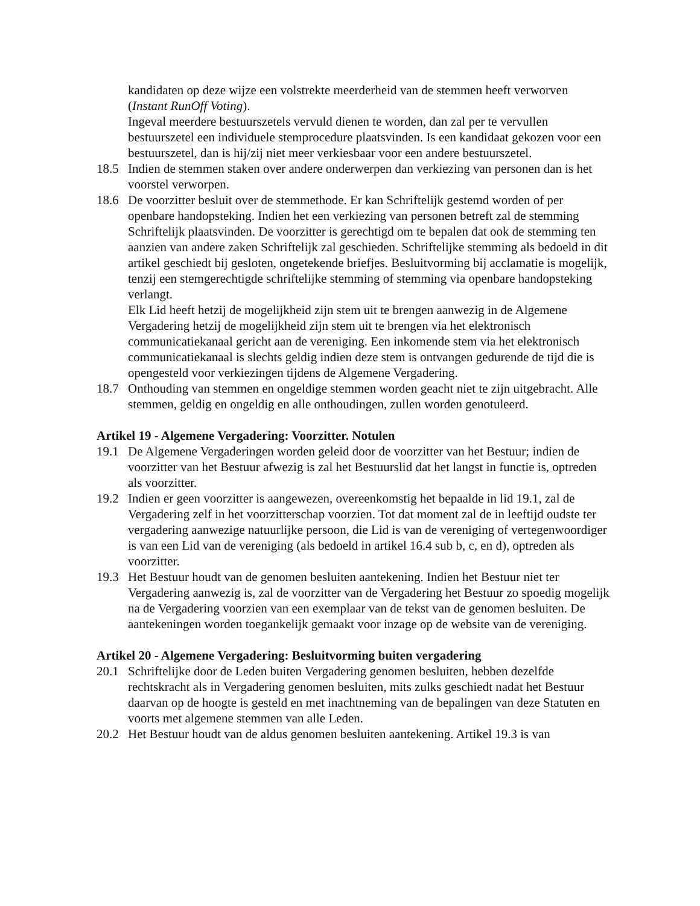kandidaten op deze wijze een volstrekte meerderheid van de stemmen heeft verworven (Instant RunOff Voting).
Ingeval meerdere bestuurszetels vervuld dienen te worden, dan zal per te vervullen bestuurszetel een individuele stemprocedure plaatsvinden. Is een kandidaat gekozen voor een bestuurszetel, dan is hij/zij niet meer verkiesbaar voor een andere bestuurszetel.
18.5 Indien de stemmen staken over andere onderwerpen dan verkiezing van personen dan is het voorstel verworpen.
18.6 De voorzitter besluit over de stemmethode. Er kan Schriftelijk gestemd worden of per openbare handopsteking. Indien het een verkiezing van personen betreft zal de stemming Schriftelijk plaatsvinden. De voorzitter is gerechtigd om te bepalen dat ook de stemming ten aanzien van andere zaken Schriftelijk zal geschieden. Schriftelijke stemming als bedoeld in dit artikel geschiedt bij gesloten, ongetekende briefjes. Besluitvorming bij acclamatie is mogelijk, tenzij een stemgerechtigde schriftelijke stemming of stemming via openbare handopsteking verlangt.
Elk Lid heeft hetzij de mogelijkheid zijn stem uit te brengen aanwezig in de Algemene Vergadering hetzij de mogelijkheid zijn stem uit te brengen via het elektronisch communicatiekanaal gericht aan de vereniging. Een inkomende stem via het elektronisch communicatiekanaal is slechts geldig indien deze stem is ontvangen gedurende de tijd die is opengesteld voor verkiezingen tijdens de Algemene Vergadering.
18.7 Onthouding van stemmen en ongeldige stemmen worden geacht niet te zijn uitgebracht. Alle stemmen, geldig en ongeldig en alle onthoudingen, zullen worden genotuleerd.
Artikel 19 - Algemene Vergadering: Voorzitter. Notulen
19.1 De Algemene Vergaderingen worden geleid door de voorzitter van het Bestuur; indien de voorzitter van het Bestuur afwezig is zal het Bestuurslid dat het langst in functie is, optreden als voorzitter.
19.2 Indien er geen voorzitter is aangewezen, overeenkomstig het bepaalde in lid 19.1, zal de Vergadering zelf in het voorzitterschap voorzien. Tot dat moment zal de in leeftijd oudste ter vergadering aanwezige natuurlijke persoon, die Lid is van de vereniging of vertegenwoordiger is van een Lid van de vereniging (als bedoeld in artikel 16.4 sub b, c, en d), optreden als voorzitter.
19.3 Het Bestuur houdt van de genomen besluiten aantekening. Indien het Bestuur niet ter Vergadering aanwezig is, zal de voorzitter van de Vergadering het Bestuur zo spoedig mogelijk na de Vergadering voorzien van een exemplaar van de tekst van de genomen besluiten. De aantekeningen worden toegankelijk gemaakt voor inzage op de website van de vereniging.
Artikel 20 - Algemene Vergadering: Besluitvorming buiten vergadering
20.1 Schriftelijke door de Leden buiten Vergadering genomen besluiten, hebben dezelfde rechtskracht als in Vergadering genomen besluiten, mits zulks geschiedt nadat het Bestuur daarvan op de hoogte is gesteld en met inachtneming van de bepalingen van deze Statuten en voorts met algemene stemmen van alle Leden.
20.2 Het Bestuur houdt van de aldus genomen besluiten aantekening. Artikel 19.3 is van